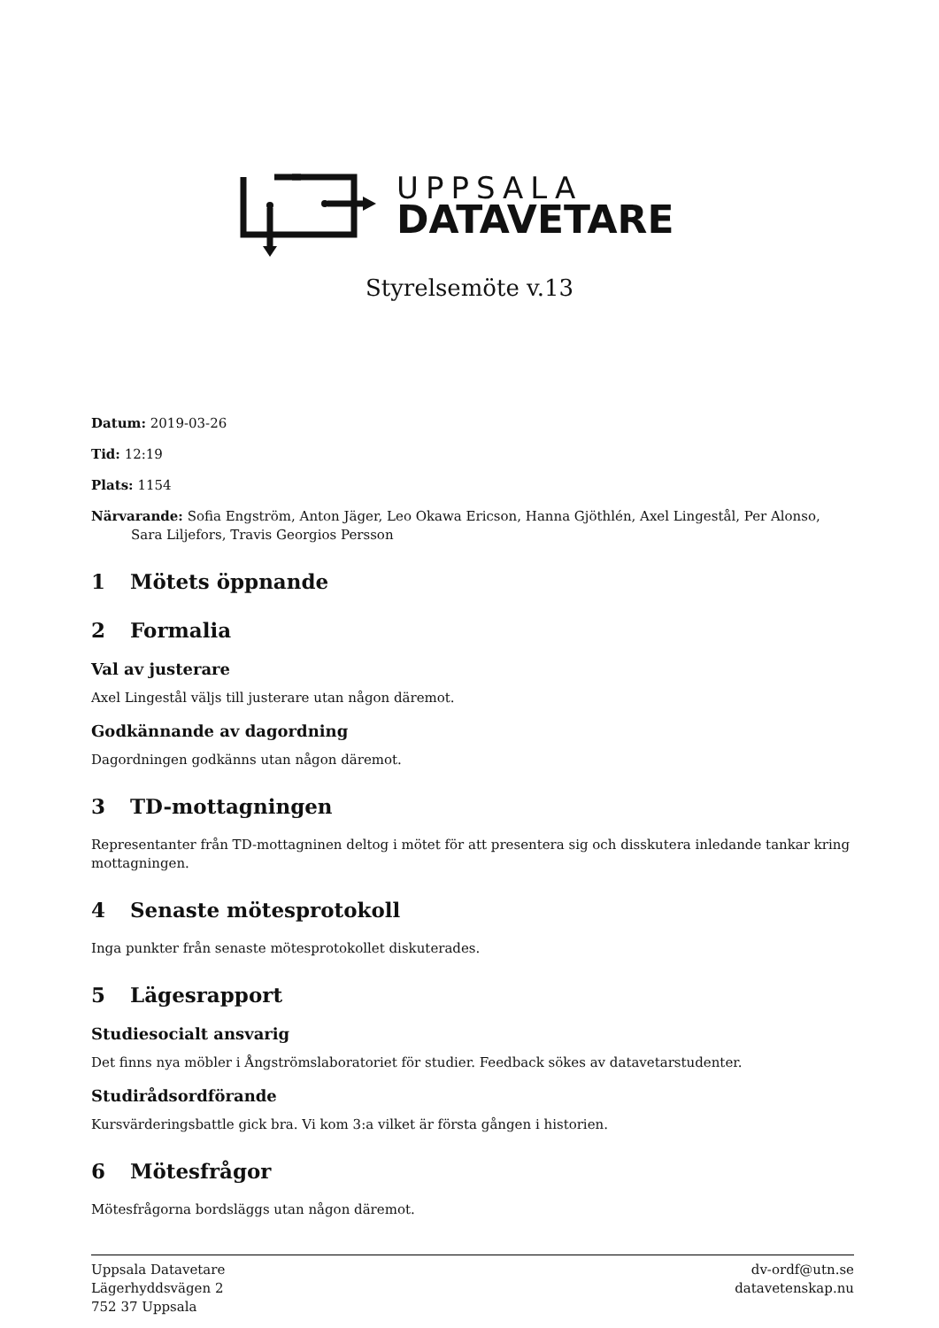UPPSALA
DATAVETARE
Styrelsemöte v.13
Datum: 2019-03-26
Tid: 12:19
Plats: 1154
Närvarande: Sofia Engström, Anton Jäger, Leo Okawa Ericson, Hanna Gjöthlén, Axel Lingestål, Per Alonso, Sara Liljefors, Travis Georgios Persson
1 Mötets öppnande
2 Formalia
Val av justerare
Axel Lingestål väljs till justerare utan någon däremot.
Godkännande av dagordning
Dagordningen godkänns utan någon däremot.
3 TD-mottagningen
Representanter från TD-mottagninen deltog i mötet för att presentera sig och disskutera inledande tankar kring mottagningen.
4 Senaste mötesprotokoll
Inga punkter från senaste mötesprotokollet diskuterades.
5 Lägesrapport
Studiesocialt ansvarig
Det finns nya möbler i Ångströmslaboratoriet för studier. Feedback sökes av datavetarstudenter.
Studirådsordförande
Kursvärderingsbattle gick bra. Vi kom 3:a vilket är första gången i historien.
6 Mötesfrågor
Mötesfrågorna bordsläggs utan någon däremot.
Uppsala Datavetare
Lägerhyddsvägen 2
752 37 Uppsala
dv-ordf@utn.se
datavetenskap.nu